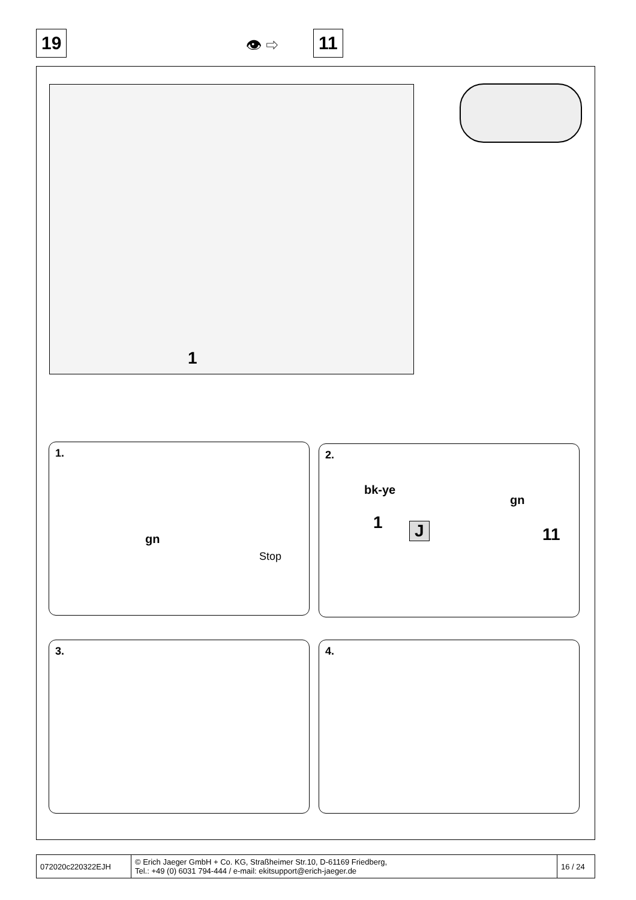19 👁 ⇨ 11
1
1.
gn
Stop
2.
bk-ye
gn
1 J 11
3. 4.
| 072020c220322EJH | © Erich Jaeger GmbH + Co. KG, Straßheimer Str.10, D-61169 Friedberg, Tel.: +49 (0) 6031 794-444 / e-mail: ekitsupport@erich-jaeger.de | 16 / 24 |